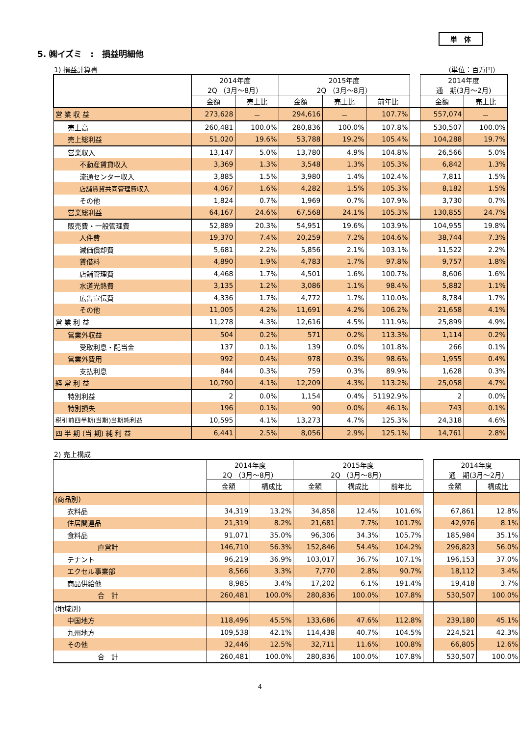単　体
5. ㈱イズミ　:　損益明細他
1) 損益計算書 （単位：百万円）
| | 2014年度 2Q （3月～8月） | | 2015年度 2Q （3月～8月） | | | | 2014年度 通 期(3月～2月) | |
| | 金額 | 売上比 | 金額 | 売上比 | 前年比 | | 金額 | 売上比 |
| 営 業 収 益 | 273,628 | － | 294,616 | － | 107.7% | | 557,074 | － |
| 売上高 | 260,481 | 100.0% | 280,836 | 100.0% | 107.8% | | 530,507 | 100.0% |
| 売上総利益 | 51,020 | 19.6% | 53,788 | 19.2% | 105.4% | | 104,288 | 19.7% |
| 営業収入 | 13,147 | 5.0% | 13,780 | 4.9% | 104.8% | | 26,566 | 5.0% |
| 不動産賃貸収入 | 3,369 | 1.3% | 3,548 | 1.3% | 105.3% | | 6,842 | 1.3% |
| 流通センター収入 | 3,885 | 1.5% | 3,980 | 1.4% | 102.4% | | 7,811 | 1.5% |
| 店舗賃貸共同管理費収入 | 4,067 | 1.6% | 4,282 | 1.5% | 105.3% | | 8,182 | 1.5% |
| その他 | 1,824 | 0.7% | 1,969 | 0.7% | 107.9% | | 3,730 | 0.7% |
| 営業総利益 | 64,167 | 24.6% | 67,568 | 24.1% | 105.3% | | 130,855 | 24.7% |
| 販売費・一般管理費 | 52,889 | 20.3% | 54,951 | 19.6% | 103.9% | | 104,955 | 19.8% |
| 人件費 | 19,370 | 7.4% | 20,259 | 7.2% | 104.6% | | 38,744 | 7.3% |
| 減価償却費 | 5,681 | 2.2% | 5,856 | 2.1% | 103.1% | | 11,522 | 2.2% |
| 賃借料 | 4,890 | 1.9% | 4,783 | 1.7% | 97.8% | | 9,757 | 1.8% |
| 店舗管理費 | 4,468 | 1.7% | 4,501 | 1.6% | 100.7% | | 8,606 | 1.6% |
| 水道光熱費 | 3,135 | 1.2% | 3,086 | 1.1% | 98.4% | | 5,882 | 1.1% |
| 広告宣伝費 | 4,336 | 1.7% | 4,772 | 1.7% | 110.0% | | 8,784 | 1.7% |
| その他 | 11,005 | 4.2% | 11,691 | 4.2% | 106.2% | | 21,658 | 4.1% |
| 営 業 利 益 | 11,278 | 4.3% | 12,616 | 4.5% | 111.9% | | 25,899 | 4.9% |
| 営業外収益 | 504 | 0.2% | 571 | 0.2% | 113.3% | | 1,114 | 0.2% |
| 受取利息・配当金 | 137 | 0.1% | 139 | 0.0% | 101.8% | | 266 | 0.1% |
| 営業外費用 | 992 | 0.4% | 978 | 0.3% | 98.6% | | 1,955 | 0.4% |
| 支払利息 | 844 | 0.3% | 759 | 0.3% | 89.9% | | 1,628 | 0.3% |
| 経 常 利 益 | 10,790 | 4.1% | 12,209 | 4.3% | 113.2% | | 25,058 | 4.7% |
| 特別利益 | 2 | 0.0% | 1,154 | 0.4% | 51192.9% | | 2 | 0.0% |
| 特別損失 | 196 | 0.1% | 90 | 0.0% | 46.1% | | 743 | 0.1% |
| 税引前四半期(当期)当期純利益 | 10,595 | 4.1% | 13,273 | 4.7% | 125.3% | | 24,318 | 4.6% |
| 四 半 期 (当 期) 純 利 益 | 6,441 | 2.5% | 8,056 | 2.9% | 125.1% | | 14,761 | 2.8% |
2) 売上構成
| | 2014年度 2Q （3月～8月） | | 2015年度 2Q （3月～8月） | | | | 2014年度 通 期(3月～2月) | |
| | 金額 | 構成比 | 金額 | 構成比 | 前年比 | | 金額 | 構成比 |
| (商品別) | | | | | | | | |
| 衣料品 | 34,319 | 13.2% | 34,858 | 12.4% | 101.6% | | 67,861 | 12.8% |
| 住居関連品 | 21,319 | 8.2% | 21,681 | 7.7% | 101.7% | | 42,976 | 8.1% |
| 食料品 | 91,071 | 35.0% | 96,306 | 34.3% | 105.7% | | 185,984 | 35.1% |
| 直営計 | 146,710 | 56.3% | 152,846 | 54.4% | 104.2% | | 296,823 | 56.0% |
| テナント | 96,219 | 36.9% | 103,017 | 36.7% | 107.1% | | 196,153 | 37.0% |
| エクセル事業部 | 8,566 | 3.3% | 7,770 | 2.8% | 90.7% | | 18,112 | 3.4% |
| 商品供給他 | 8,985 | 3.4% | 17,202 | 6.1% | 191.4% | | 19,418 | 3.7% |
| 合 計 | 260,481 | 100.0% | 280,836 | 100.0% | 107.8% | | 530,507 | 100.0% |
| (地域別) | | | | | | | | |
| 中国地方 | 118,496 | 45.5% | 133,686 | 47.6% | 112.8% | | 239,180 | 45.1% |
| 九州地方 | 109,538 | 42.1% | 114,438 | 40.7% | 104.5% | | 224,521 | 42.3% |
| その他 | 32,446 | 12.5% | 32,711 | 11.6% | 100.8% | | 66,805 | 12.6% |
| 合 計 | 260,481 | 100.0% | 280,836 | 100.0% | 107.8% | | 530,507 | 100.0% |
4